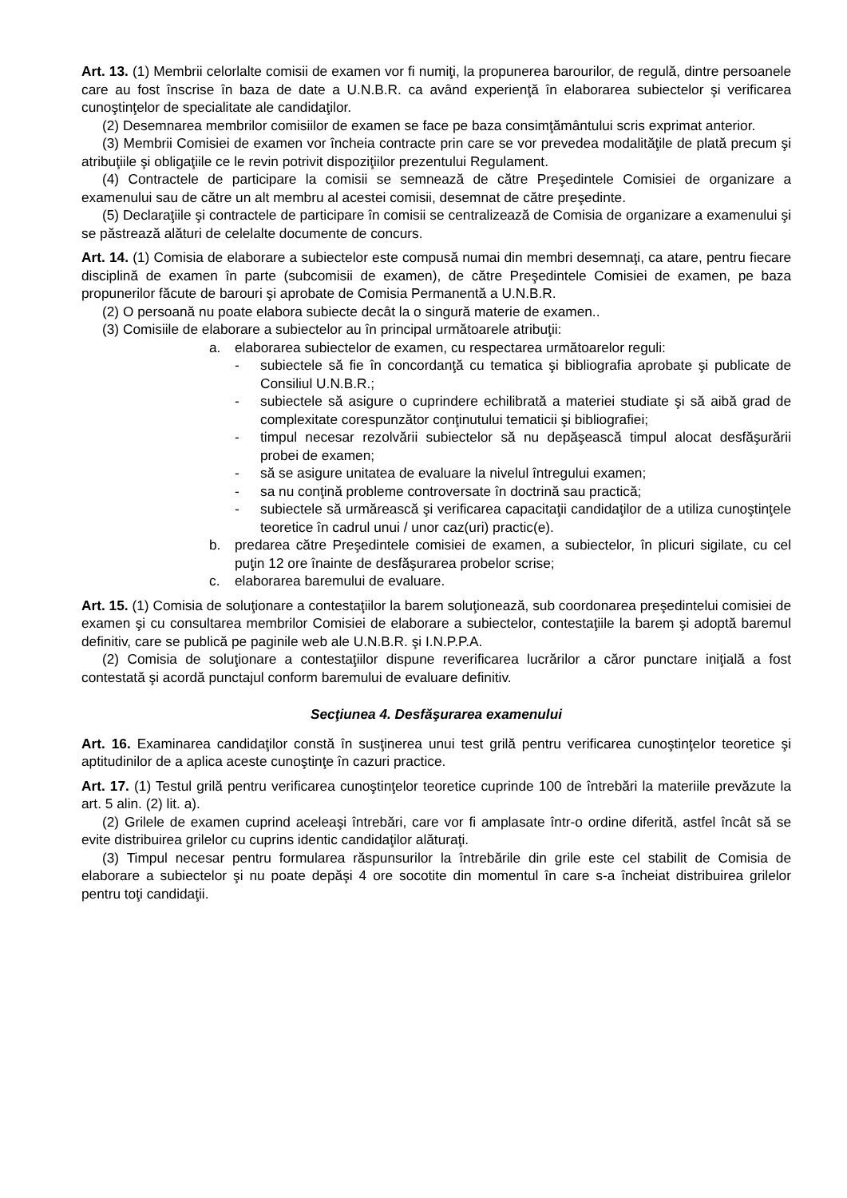Art. 13. (1) Membrii celorlalte comisii de examen vor fi numiţi, la propunerea barourilor, de regulă, dintre persoanele care au fost înscrise în baza de date a U.N.B.R. ca având experienţă în elaborarea subiectelor şi verificarea cunoştinţelor de specialitate ale candidaţilor.
(2) Desemnarea membrilor comisiilor de examen se face pe baza consimţământului scris exprimat anterior.
(3) Membrii Comisiei de examen vor încheia contracte prin care se vor prevedea modalităţile de plată precum şi atribuţiile şi obligaţiile ce le revin potrivit dispoziţiilor prezentului Regulament.
(4) Contractele de participare la comisii se semnează de către Preşedintele Comisiei de organizare a examenului sau de către un alt membru al acestei comisii, desemnat de către preşedinte.
(5) Declaraţiile şi contractele de participare în comisii se centralizează de Comisia de organizare a examenului şi se păstrează alături de celelalte documente de concurs.
Art. 14. (1) Comisia de elaborare a subiectelor este compusă numai din membri desemnaţi, ca atare, pentru fiecare disciplină de examen în parte (subcomisii de examen), de către Preşedintele Comisiei de examen, pe baza propunerilor făcute de barouri şi aprobate de Comisia Permanentă a U.N.B.R.
(2) O persoană nu poate elabora subiecte decât la o singură materie de examen..
(3) Comisiile de elaborare a subiectelor au în principal următoarele atribuţii:
a. elaborarea subiectelor de examen, cu respectarea următoarelor reguli:
- subiectele să fie în concordanţă cu tematica şi bibliografia aprobate şi publicate de Consiliul U.N.B.R.;
- subiectele să asigure o cuprindere echilibrată a materiei studiate şi să aibă grad de complexitate corespunzător conţinutului tematicii şi bibliografiei;
- timpul necesar rezolvării subiectelor să nu depăşească timpul alocat desfăşurării probei de examen;
- să se asigure unitatea de evaluare la nivelul întregului examen;
- sa nu conţină probleme controversate în doctrină sau practică;
- subiectele să urmărească şi verificarea capacitaţii candidaţilor de a utiliza cunoştinţele teoretice în cadrul unui / unor caz(uri) practic(e).
b. predarea către Preşedintele comisiei de examen, a subiectelor, în plicuri sigilate, cu cel puţin 12 ore înainte de desfăşurarea probelor scrise;
c. elaborarea baremului de evaluare.
Art. 15. (1) Comisia de soluţionare a contestaţiilor la barem soluţionează, sub coordonarea preşedintelui comisiei de examen şi cu consultarea membrilor Comisiei de elaborare a subiectelor, contestaţiile la barem şi adoptă baremul definitiv, care se publică pe paginile web ale U.N.B.R. şi I.N.P.P.A.
(2) Comisia de soluţionare a contestaţiilor dispune reverificarea lucrărilor a căror punctare iniţială a fost contestată şi acordă punctajul conform baremului de evaluare definitiv.
Secţiunea 4. Desfăşurarea examenului
Art. 16. Examinarea candidaţilor constă în susţinerea unui test grilă pentru verificarea cunoştinţelor teoretice şi aptitudinilor de a aplica aceste cunoştinţe în cazuri practice.
Art. 17. (1) Testul grilă pentru verificarea cunoştinţelor teoretice cuprinde 100 de întrebări la materiile prevăzute la art. 5 alin. (2) lit. a).
(2) Grilele de examen cuprind aceleaşi întrebări, care vor fi amplasate într-o ordine diferită, astfel încât să se evite distribuirea grilelor cu cuprins identic candidaţilor alăturaţi.
(3) Timpul necesar pentru formularea răspunsurilor la întrebările din grile este cel stabilit de Comisia de elaborare a subiectelor şi nu poate depăşi 4 ore socotite din momentul în care s-a încheiat distribuirea grilelor pentru toţi candidaţii.